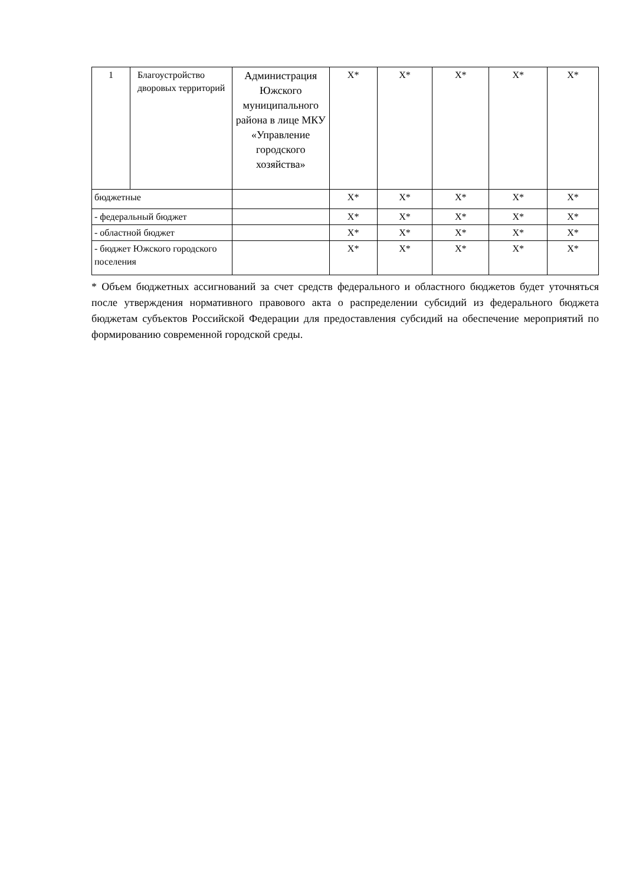| 1 | Благоустройство дворовых территорий | Администрация Южского муниципального района в лице МКУ «Управление городского хозяйства» | X* | X* | X* | X* | X* |
| бюджетные | | | X* | X* | X* | X* | X* |
| - федеральный бюджет | | | X* | X* | X* | X* | X* |
| - областной бюджет | | | X* | X* | X* | X* | X* |
| - бюджет Южского городского поселения | | | X* | X* | X* | X* | X* |
* Объем бюджетных ассигнований за счет средств федерального и областного бюджетов будет уточняться после утверждения нормативного правового акта о распределении субсидий из федерального бюджета бюджетам субъектов Российской Федерации для предоставления субсидий на обеспечение мероприятий по формированию современной городской среды.